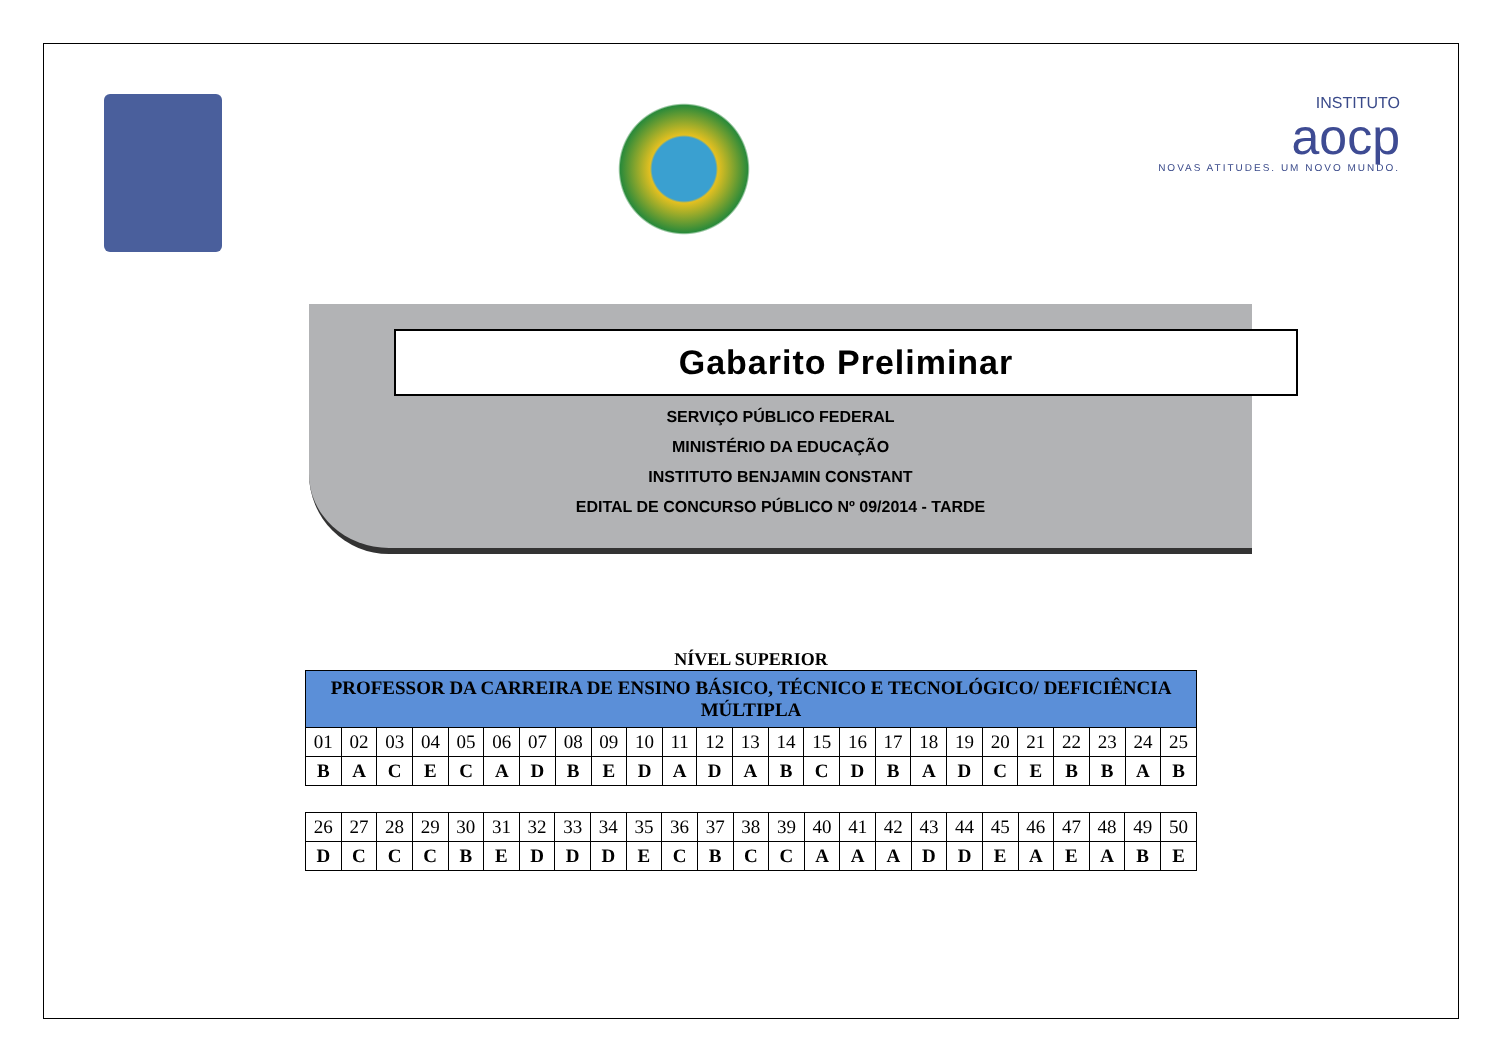INSTITUTO
aocp
NOVAS ATITUDES. UM NOVO MUNDO.
Gabarito Preliminar
SERVIÇO PÚBLICO FEDERAL
MINISTÉRIO DA EDUCAÇÃO
INSTITUTO BENJAMIN CONSTANT
EDITAL DE CONCURSO PÚBLICO Nº 09/2014 - TARDE
NÍVEL SUPERIOR
| PROFESSOR DA CARREIRA DE ENSINO BÁSICO, TÉCNICO E TECNOLÓGICO/ DEFICIÊNCIA MÚLTIPLA | | | | | | | | | | | | | | | | | | | | | | | | |
| --- | --- | --- | --- | --- | --- | --- | --- | --- | --- | --- | --- | --- | --- | --- | --- | --- | --- | --- | --- | --- | --- | --- | --- | --- |
| 01 | 02 | 03 | 04 | 05 | 06 | 07 | 08 | 09 | 10 | 11 | 12 | 13 | 14 | 15 | 16 | 17 | 18 | 19 | 20 | 21 | 22 | 23 | 24 | 25 |
| B | A | C | E | C | A | D | B | E | D | A | D | A | B | C | D | B | A | D | C | E | B | B | A | B |
| 26 | 27 | 28 | 29 | 30 | 31 | 32 | 33 | 34 | 35 | 36 | 37 | 38 | 39 | 40 | 41 | 42 | 43 | 44 | 45 | 46 | 47 | 48 | 49 | 50 |
| D | C | C | C | B | E | D | D | D | E | C | B | C | C | A | A | A | D | D | E | A | E | A | B | E |